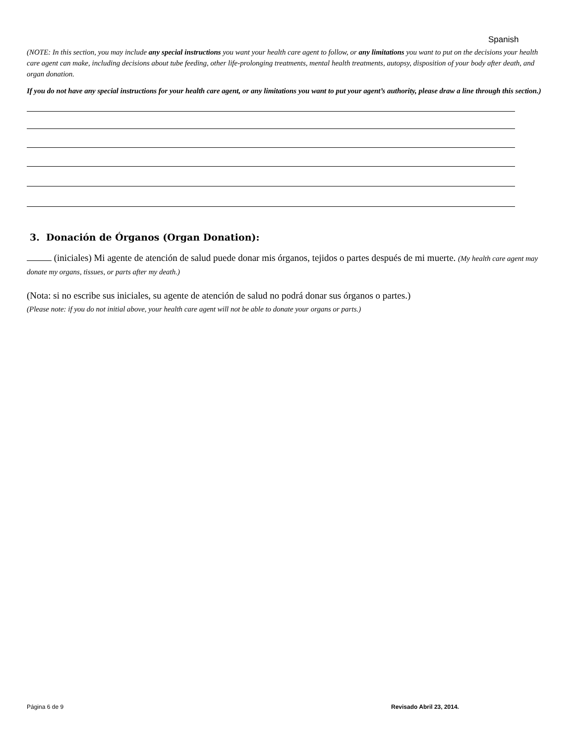Spanish
(NOTE: In this section, you may include any special instructions you want your health care agent to follow, or any limitations you want to put on the decisions your health care agent can make, including decisions about tube feeding, other life-prolonging treatments, mental health treatments, autopsy, disposition of your body after death, and organ donation.
If you do not have any special instructions for your health care agent, or any limitations you want to put your agent’s authority, please draw a line through this section.)
3. Donación de Órganos (Organ Donation):
(iniciales) Mi agente de atención de salud puede donar mis órganos, tejidos o partes después de mi muerte. (My health care agent may donate my organs, tissues, or parts after my death.)
(Nota: si no escribe sus iniciales, su agente de atención de salud no podrá donar sus órganos o partes.)
(Please note: if you do not initial above, your health care agent will not be able to donate your organs or parts.)
Página 6 de 9 Revisado Abril 23, 2014.